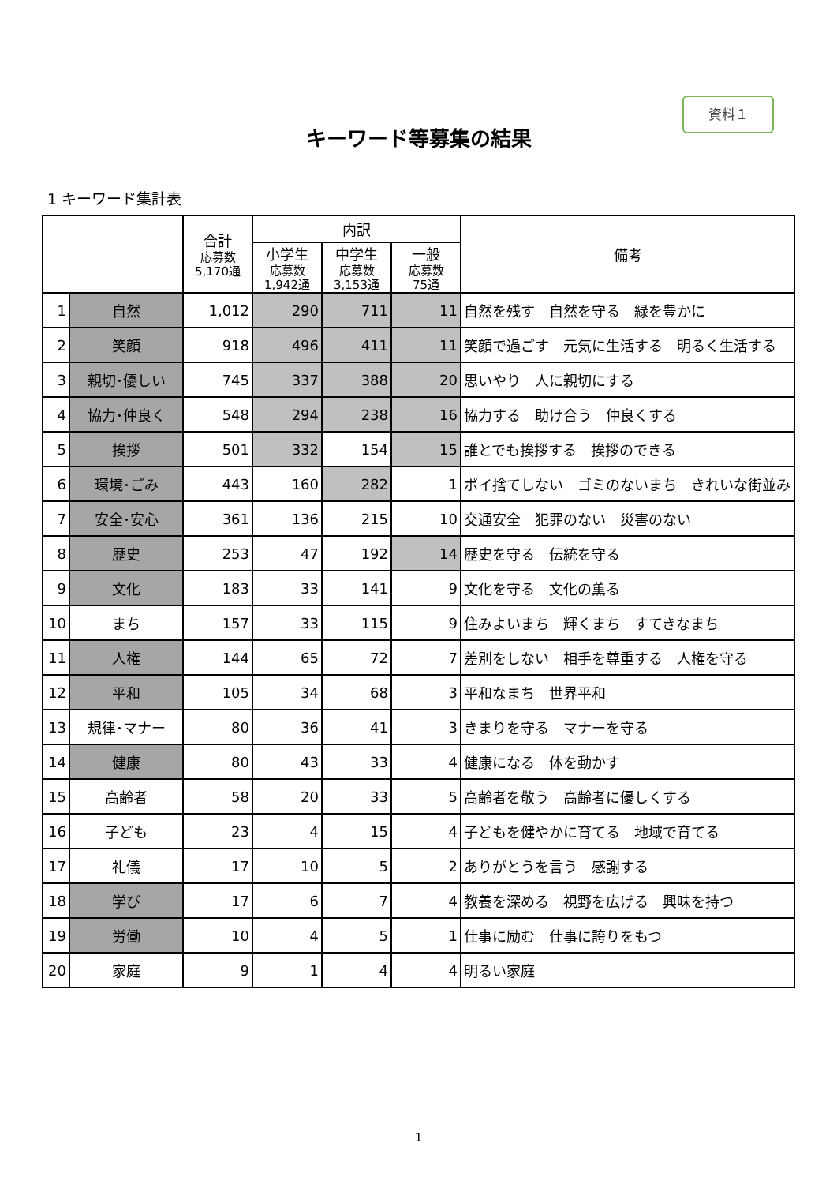資料１
キーワード等募集の結果
1 キーワード集計表
| | | 合計 応募数 5,170通 | 内訳 | | | 備考 |
| --- | --- | --- | --- | --- | --- | --- |
| | | | 小学生 応募数 1,942通 | 中学生 応募数 3,153通 | 一般 応募数 75通 | |
| 1 | 自然 | 1,012 | 290 | 711 | 11 | 自然を残す 自然を守る 緑を豊かに |
| 2 | 笑顔 | 918 | 496 | 411 | 11 | 笑顔で過ごす 元気に生活する 明るく生活する |
| 3 | 親切･優しい | 745 | 337 | 388 | 20 | 思いやり 人に親切にする |
| 4 | 協力･仲良く | 548 | 294 | 238 | 16 | 協力する 助け合う 仲良くする |
| 5 | 挨拶 | 501 | 332 | 154 | 15 | 誰とでも挨拶する 挨拶のできる |
| 6 | 環境･ごみ | 443 | 160 | 282 | 1 | ポイ捨てしない ゴミのないまち きれいな街並み |
| 7 | 安全･安心 | 361 | 136 | 215 | 10 | 交通安全 犯罪のない 災害のない |
| 8 | 歴史 | 253 | 47 | 192 | 14 | 歴史を守る 伝統を守る |
| 9 | 文化 | 183 | 33 | 141 | 9 | 文化を守る 文化の薫る |
| 10 | まち | 157 | 33 | 115 | 9 | 住みよいまち 輝くまち すてきなまち |
| 11 | 人権 | 144 | 65 | 72 | 7 | 差別をしない 相手を尊重する 人権を守る |
| 12 | 平和 | 105 | 34 | 68 | 3 | 平和なまち 世界平和 |
| 13 | 規律･マナー | 80 | 36 | 41 | 3 | きまりを守る マナーを守る |
| 14 | 健康 | 80 | 43 | 33 | 4 | 健康になる 体を動かす |
| 15 | 高齢者 | 58 | 20 | 33 | 5 | 高齢者を敬う 高齢者に優しくする |
| 16 | 子ども | 23 | 4 | 15 | 4 | 子どもを健やかに育てる 地域で育てる |
| 17 | 礼儀 | 17 | 10 | 5 | 2 | ありがとうを言う 感謝する |
| 18 | 学び | 17 | 6 | 7 | 4 | 教養を深める 視野を広げる 興味を持つ |
| 19 | 労働 | 10 | 4 | 5 | 1 | 仕事に励む 仕事に誇りをもつ |
| 20 | 家庭 | 9 | 1 | 4 | 4 | 明るい家庭 |
1